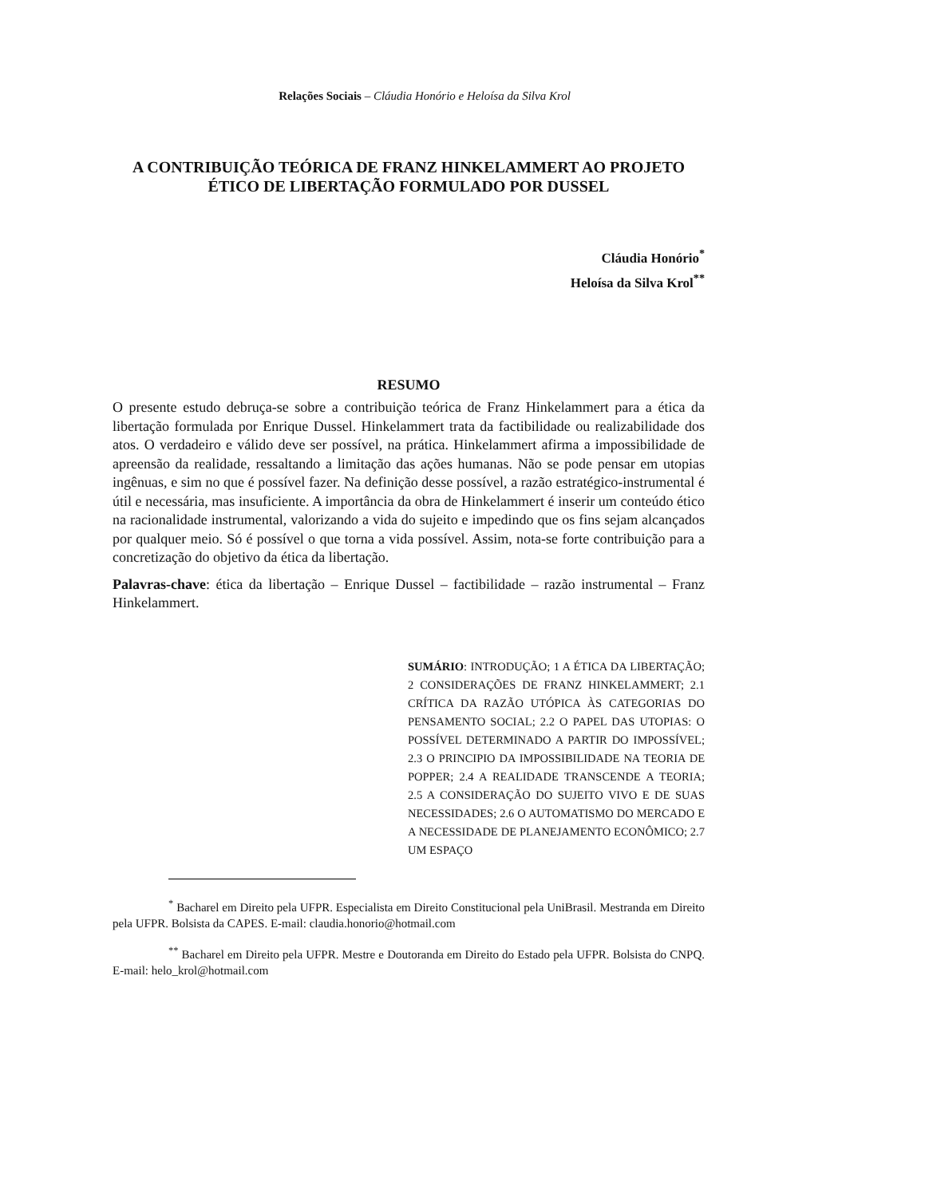Relações Sociais – Cláudia Honório e Heloísa da Silva Krol
A CONTRIBUIÇÃO TEÓRICA DE FRANZ HINKELAMMERT AO PROJETO ÉTICO DE LIBERTAÇÃO FORMULADO POR DUSSEL
Cláudia Honório<sup>*</sup>
Heloísa da Silva Krol<sup>**</sup>
RESUMO
O presente estudo debruça-se sobre a contribuição teórica de Franz Hinkelammert para a ética da libertação formulada por Enrique Dussel. Hinkelammert trata da factibilidade ou realizabilidade dos atos. O verdadeiro e válido deve ser possível, na prática. Hinkelammert afirma a impossibilidade de apreensão da realidade, ressaltando a limitação das ações humanas. Não se pode pensar em utopias ingênuas, e sim no que é possível fazer. Na definição desse possível, a razão estratégico-instrumental é útil e necessária, mas insuficiente. A importância da obra de Hinkelammert é inserir um conteúdo ético na racionalidade instrumental, valorizando a vida do sujeito e impedindo que os fins sejam alcançados por qualquer meio. Só é possível o que torna a vida possível. Assim, nota-se forte contribuição para a concretização do objetivo da ética da libertação.
Palavras-chave: ética da libertação – Enrique Dussel – factibilidade – razão instrumental – Franz Hinkelammert.
SUMÁRIO: INTRODUÇÃO; 1 A ÉTICA DA LIBERTAÇÃO; 2 CONSIDERAÇÕES DE FRANZ HINKELAMMERT; 2.1 CRÍTICA DA RAZÃO UTÓPICA ÀS CATEGORIAS DO PENSAMENTO SOCIAL; 2.2 O PAPEL DAS UTOPIAS: O POSSÍVEL DETERMINADO A PARTIR DO IMPOSSÍVEL; 2.3 O PRINCIPIO DA IMPOSSIBILIDADE NA TEORIA DE POPPER; 2.4 A REALIDADE TRANSCENDE A TEORIA; 2.5 A CONSIDERAÇÃO DO SUJEITO VIVO E DE SUAS NECESSIDADES; 2.6 O AUTOMATISMO DO MERCADO E A NECESSIDADE DE PLANEJAMENTO ECONÔMICO; 2.7 UM ESPAÇO
<sup>*</sup> Bacharel em Direito pela UFPR. Especialista em Direito Constitucional pela UniBrasil. Mestranda em Direito pela UFPR. Bolsista da CAPES. E-mail: claudia.honorio@hotmail.com
<sup>**</sup> Bacharel em Direito pela UFPR. Mestre e Doutoranda em Direito do Estado pela UFPR. Bolsista do CNPQ. E-mail: helo_krol@hotmail.com